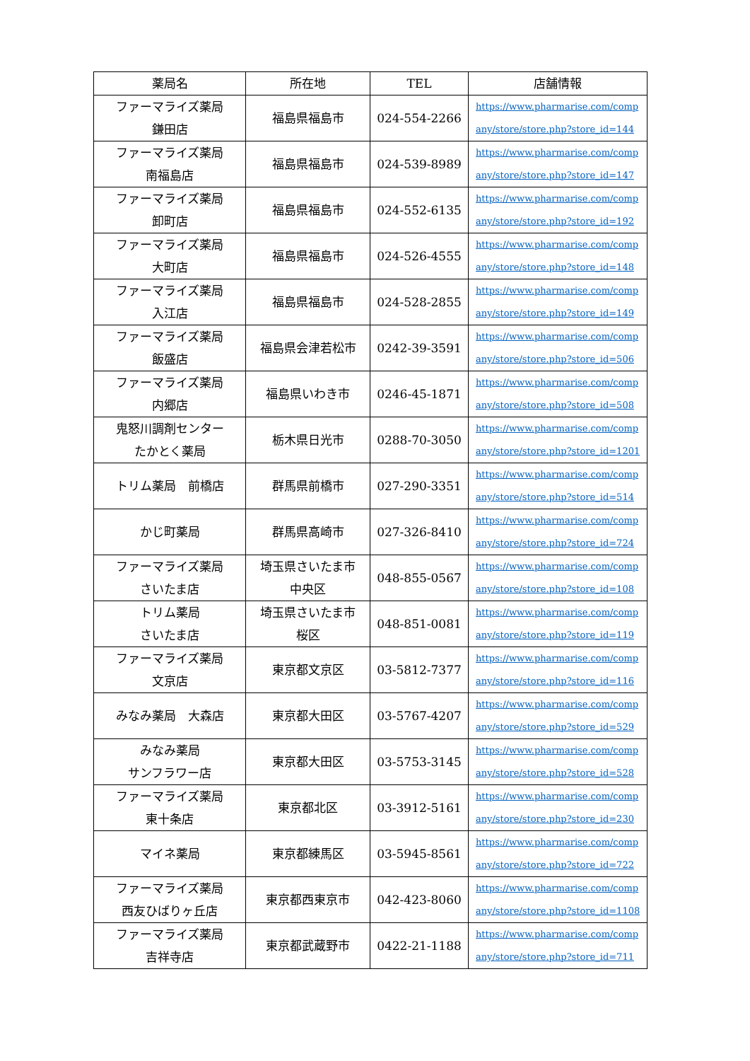| 薬局名 | 所在地 | TEL | 店舗情報 |
| --- | --- | --- | --- |
| ファーマライズ薬局 鎌田店 | 福島県福島市 | 024-554-2266 | https://www.pharmarise.com/comp any/store/store.php?store_id=144 |
| ファーマライズ薬局 南福島店 | 福島県福島市 | 024-539-8989 | https://www.pharmarise.com/comp any/store/store.php?store_id=147 |
| ファーマライズ薬局 卸町店 | 福島県福島市 | 024-552-6135 | https://www.pharmarise.com/comp any/store/store.php?store_id=192 |
| ファーマライズ薬局 大町店 | 福島県福島市 | 024-526-4555 | https://www.pharmarise.com/comp any/store/store.php?store_id=148 |
| ファーマライズ薬局 入江店 | 福島県福島市 | 024-528-2855 | https://www.pharmarise.com/comp any/store/store.php?store_id=149 |
| ファーマライズ薬局 飯盛店 | 福島県会津若松市 | 0242-39-3591 | https://www.pharmarise.com/comp any/store/store.php?store_id=506 |
| ファーマライズ薬局 内郷店 | 福島県いわき市 | 0246-45-1871 | https://www.pharmarise.com/comp any/store/store.php?store_id=508 |
| 鬼怒川調剤センター たかとく薬局 | 栃木県日光市 | 0288-70-3050 | https://www.pharmarise.com/comp any/store/store.php?store_id=1201 |
| トリム薬局 前橋店 | 群馬県前橋市 | 027-290-3351 | https://www.pharmarise.com/comp any/store/store.php?store_id=514 |
| かじ町薬局 | 群馬県高崎市 | 027-326-8410 | https://www.pharmarise.com/comp any/store/store.php?store_id=724 |
| ファーマライズ薬局 さいたま店 | 埼玉県さいたま市 中央区 | 048-855-0567 | https://www.pharmarise.com/comp any/store/store.php?store_id=108 |
| トリム薬局 さいたま店 | 埼玉県さいたま市 桜区 | 048-851-0081 | https://www.pharmarise.com/comp any/store/store.php?store_id=119 |
| ファーマライズ薬局 文京店 | 東京都文京区 | 03-5812-7377 | https://www.pharmarise.com/comp any/store/store.php?store_id=116 |
| みなみ薬局 大森店 | 東京都大田区 | 03-5767-4207 | https://www.pharmarise.com/comp any/store/store.php?store_id=529 |
| みなみ薬局 サンフラワー店 | 東京都大田区 | 03-5753-3145 | https://www.pharmarise.com/comp any/store/store.php?store_id=528 |
| ファーマライズ薬局 東十条店 | 東京都北区 | 03-3912-5161 | https://www.pharmarise.com/comp any/store/store.php?store_id=230 |
| マイネ薬局 | 東京都練馬区 | 03-5945-8561 | https://www.pharmarise.com/comp any/store/store.php?store_id=722 |
| ファーマライズ薬局 西友ひばりヶ丘店 | 東京都西東京市 | 042-423-8060 | https://www.pharmarise.com/comp any/store/store.php?store_id=1108 |
| ファーマライズ薬局 吉祥寺店 | 東京都武蔵野市 | 0422-21-1188 | https://www.pharmarise.com/comp any/store/store.php?store_id=711 |